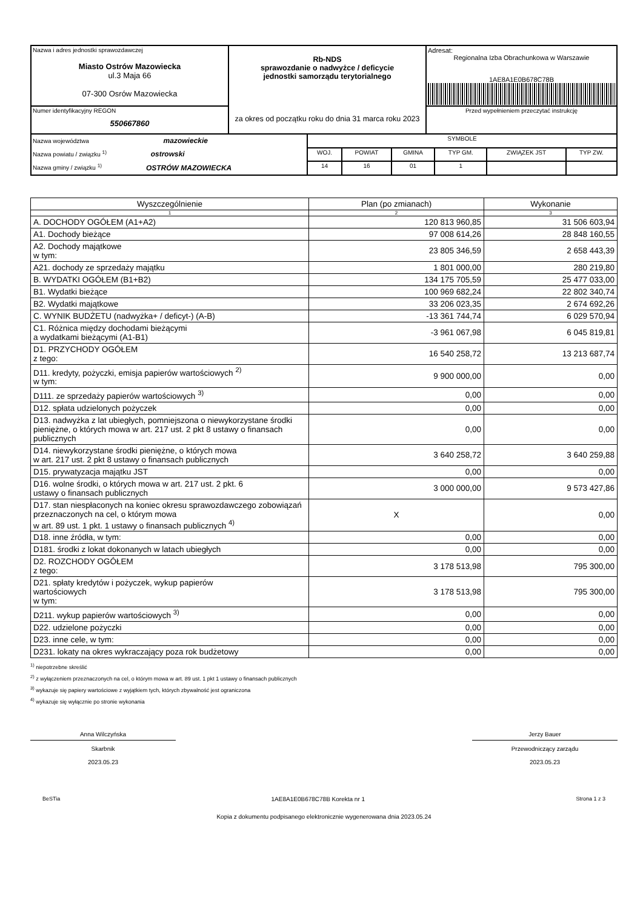| Nazwa i adres jednostki sprawozdawczej Miasto Ostrów Mazowiecka ul.3 Maja 66 07-300 Osrów Mazowiecka | Rb-NDS sprawozdanie o nadwyżce / deficycie jednostki samorządu terytorialnego za okres od początku roku do dnia 31 marca roku 2023 | Adresat: Regionalna Izba Obrachunkowa w Warszawie 1AE8A1E0B678C78B |
| Numer identyfikacyjny REGON 550667860 | | Przed wypełnieniem przeczytać instrukcję |
| Nazwa województwa mazowieckie Nazwa powiatu / związku <sup>1)</sup> ostrowski Nazwa gminy / związku <sup>1)</sup> OSTRÓW MAZOWIECKA | SYMBOLE | | | | | |
| | WOJ. | POWIAT | GMINA | TYP GM. | ZWIĄZEK JST | TYP ZW. |
| | 14 | 16 | 01 | 1 | | |
| Wyszczególnienie | Plan (po zmianach) | Wykonanie |
| --- | --- | --- |
| 1 | 2 | 3 |
| A. DOCHODY OGÓŁEM (A1+A2) | 120 813 960,85 | 31 506 603,94 |
| A1. Dochody bieżące | 97 008 614,26 | 28 848 160,55 |
| A2. Dochody majątkowe w tym: | 23 805 346,59 | 2 658 443,39 |
| A21. dochody ze sprzedaży majątku | 1 801 000,00 | 280 219,80 |
| B. WYDATKI OGÓŁEM (B1+B2) | 134 175 705,59 | 25 477 033,00 |
| B1. Wydatki bieżące | 100 969 682,24 | 22 802 340,74 |
| B2. Wydatki majątkowe | 33 206 023,35 | 2 674 692,26 |
| C. WYNIK BUDŻETU (nadwyżka+ / deficyt-) (A-B) | -13 361 744,74 | 6 029 570,94 |
| C1. Różnica między dochodami bieżącymi a wydatkami bieżącymi (A1-B1) | -3 961 067,98 | 6 045 819,81 |
| D1. PRZYCHODY OGÓŁEM z tego: | 16 540 258,72 | 13 213 687,74 |
| D11. kredyty, pożyczki, emisja papierów wartościowych <sup>2)</sup> w tym: | 9 900 000,00 | 0,00 |
| D111. ze sprzedaży papierów wartościowych <sup>3)</sup> | 0,00 | 0,00 |
| D12. spłata udzielonych pożyczek | 0,00 | 0,00 |
| D13. nadwyżka z lat ubiegłych, pomniejszona o niewykorzystane środki pieniężne, o których mowa w art. 217 ust. 2 pkt 8 ustawy o finansach publicznych | 0,00 | 0,00 |
| D14. niewykorzystane środki pieniężne, o których mowa w art. 217 ust. 2 pkt 8 ustawy o finansach publicznych | 3 640 258,72 | 3 640 259,88 |
| D15. prywatyzacja majątku JST | 0,00 | 0,00 |
| D16. wolne środki, o których mowa w art. 217 ust. 2 pkt. 6 ustawy o finansach publicznych | 3 000 000,00 | 9 573 427,86 |
| D17. stan niespłaconych na koniec okresu sprawozdawczego zobowiązań przeznaczonych na cel, o którym mowa w art. 89 ust. 1 pkt. 1 ustawy o finansach publicznych <sup>4)</sup> | X | 0,00 |
| D18. inne źródła, w tym: | 0,00 | 0,00 |
| D181. środki z lokat dokonanych w latach ubiegłych | 0,00 | 0,00 |
| D2. ROZCHODY OGÓŁEM z tego: | 3 178 513,98 | 795 300,00 |
| D21. spłaty kredytów i pożyczek, wykup papierów wartościowych w tym: | 3 178 513,98 | 795 300,00 |
| D211. wykup papierów wartościowych <sup>3)</sup> | 0,00 | 0,00 |
| D22. udzielone pożyczki | 0,00 | 0,00 |
| D23. inne cele, w tym: | 0,00 | 0,00 |
| D231. lokaty na okres wykraczający poza rok budżetowy | 0,00 | 0,00 |
<sup>1)</sup> niepotrzebne skreślić
<sup>2)</sup> z wyłączeniem przeznaczonych na cel, o którym mowa w art. 89 ust. 1 pkt 1 ustawy o finansach publicznych
<sup>3)</sup> wykazuje się papiery wartościowe z wyjątkiem tych, których zbywalność jest ograniczona
<sup>4)</sup> wykazuje się wyłącznie po stronie wykonania
Anna Wilczyńska
Skarbnik
2023.05.23
Jerzy Bauer
Przewodniczący zarządu
2023.05.23
BeSTia 1AE8A1E0B678C78B Korekta nr 1 Strona 1 z 3
Kopia z dokumentu podpisanego elektronicznie wygenerowana dnia 2023.05.24